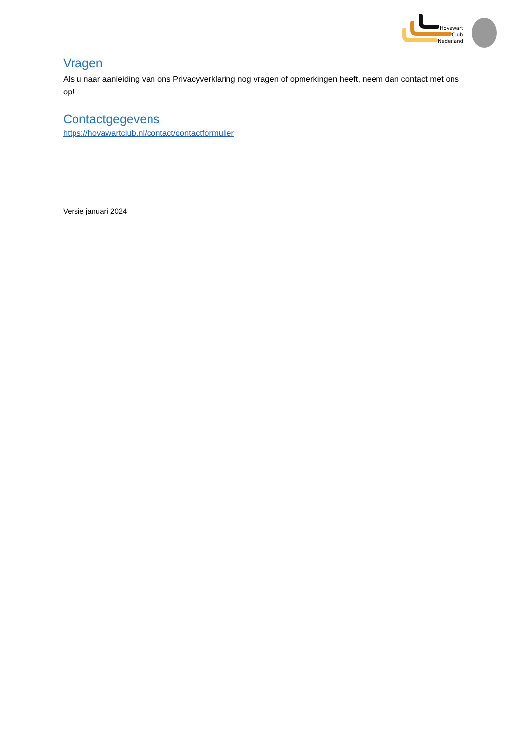Hovawart
Club
Nederland
Vragen
Als u naar aanleiding van ons Privacyverklaring nog vragen of opmerkingen heeft, neem dan contact met ons op!
Contactgegevens
https://hovawartclub.nl/contact/contactformulier
Versie januari 2024